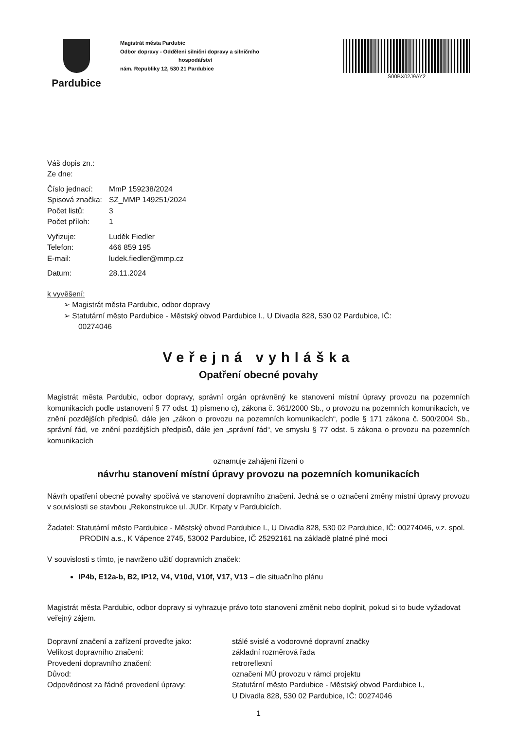Pardubice
Magistrát města Pardubic
Odbor dopravy - Oddělení silniční dopravy a silničního
hospodářství
nám. Republiky 12, 530 21 Pardubice
S00BX02J9AY2
Váš dopis zn.:
Ze dne:
Číslo jednací: MmP 159238/2024
Spisová značka: SZ_MMP 149251/2024
Počet listů: 3
Počet příloh: 1
Vyřizuje: Luděk Fiedler
Telefon: 466 859 195
E-mail: ludek.fiedler@mmp.cz
Datum: 28.11.2024
k vyvěšení:
➢ Magistrát města Pardubic, odbor dopravy
➢ Statutární město Pardubice - Městský obvod Pardubice I., U Divadla 828, 530 02 Pardubice, IČ:
00274046
Veřejná vyhláška
Opatření obecné povahy
Magistrát města Pardubic, odbor dopravy, správní orgán oprávněný ke stanovení místní úpravy provozu na pozemních komunikacích podle ustanovení § 77 odst. 1) písmeno c), zákona č. 361/2000 Sb., o provozu na pozemních komunikacích, ve znění pozdějších předpisů, dále jen „zákon o provozu na pozemních komunikacích“, podle § 171 zákona č. 500/2004 Sb., správní řád, ve znění pozdějších předpisů, dále jen „správní řád“, ve smyslu § 77 odst. 5 zákona o provozu na pozemních komunikacích
oznamuje zahájení řízení o
návrhu stanovení místní úpravy provozu na pozemních komunikacích
Návrh opatření obecné povahy spočívá ve stanovení dopravního značení. Jedná se o označení změny místní úpravy provozu v souvislosti se stavbou „Rekonstrukce ul. JUDr. Krpaty v Pardubicích.
Žadatel: Statutární město Pardubice - Městský obvod Pardubice I., U Divadla 828, 530 02 Pardubice, IČ: 00274046, v.z. spol. PRODIN a.s., K Vápence 2745, 53002 Pardubice, IČ 25292161 na základě platné plné moci
V souvislosti s tímto, je navrženo užití dopravních značek:
IP4b, E12a-b, B2, IP12, V4, V10d, V10f, V17, V13 – dle situačního plánu
Magistrát města Pardubic, odbor dopravy si vyhrazuje právo toto stanovení změnit nebo doplnit, pokud si to bude vyžadovat veřejný zájem.
Dopravní značení a zařízení proveďte jako: stálé svislé a vodorovné dopravní značky
Velikost dopravního značení: základní rozměrová řada
Provedení dopravního značení: retroreflexní
Důvod: označení MÚ provozu v rámci projektu
Odpovědnost za řádné provedení úpravy: Statutární město Pardubice - Městský obvod Pardubice I.,
U Divadla 828, 530 02 Pardubice, IČ: 00274046
1